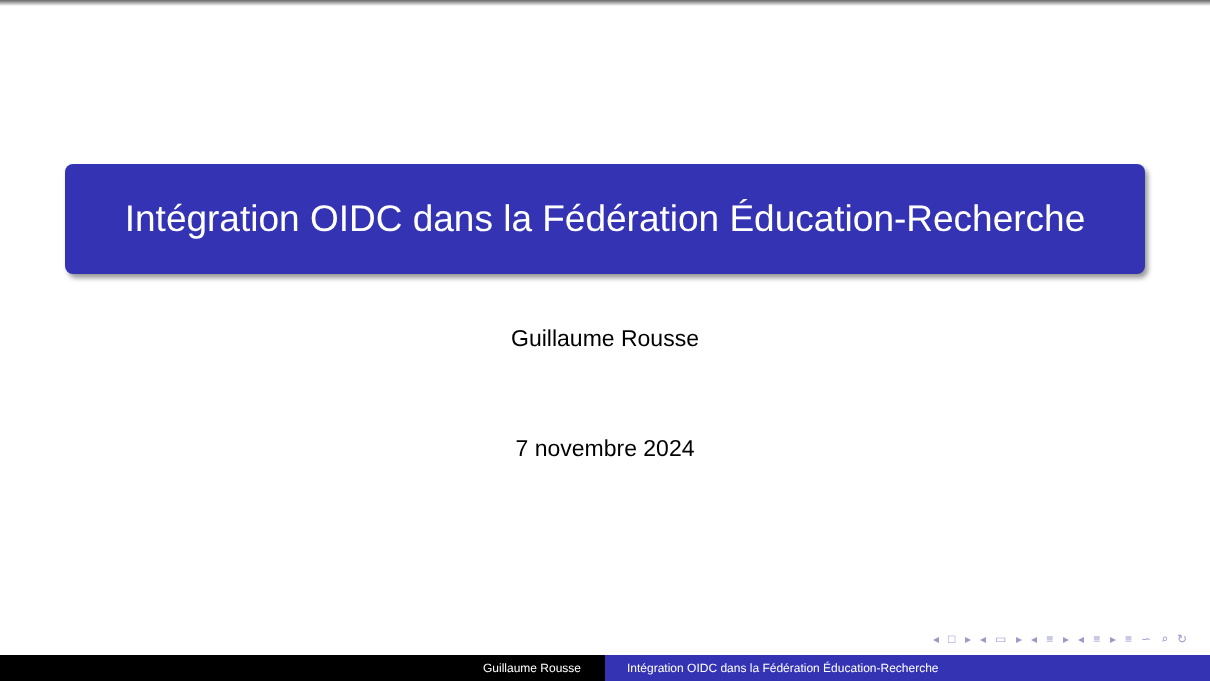Intégration OIDC dans la Fédération Éducation-Recherche
Guillaume Rousse
7 novembre 2024
◂ □ ▸ ◂ ▭ ▸ ◂ ≡ ▸ ◂ ≡ ▸ ≡ ∽ ⌕ ↻
Guillaume Rousse Intégration OIDC dans la Fédération Éducation-Recherche